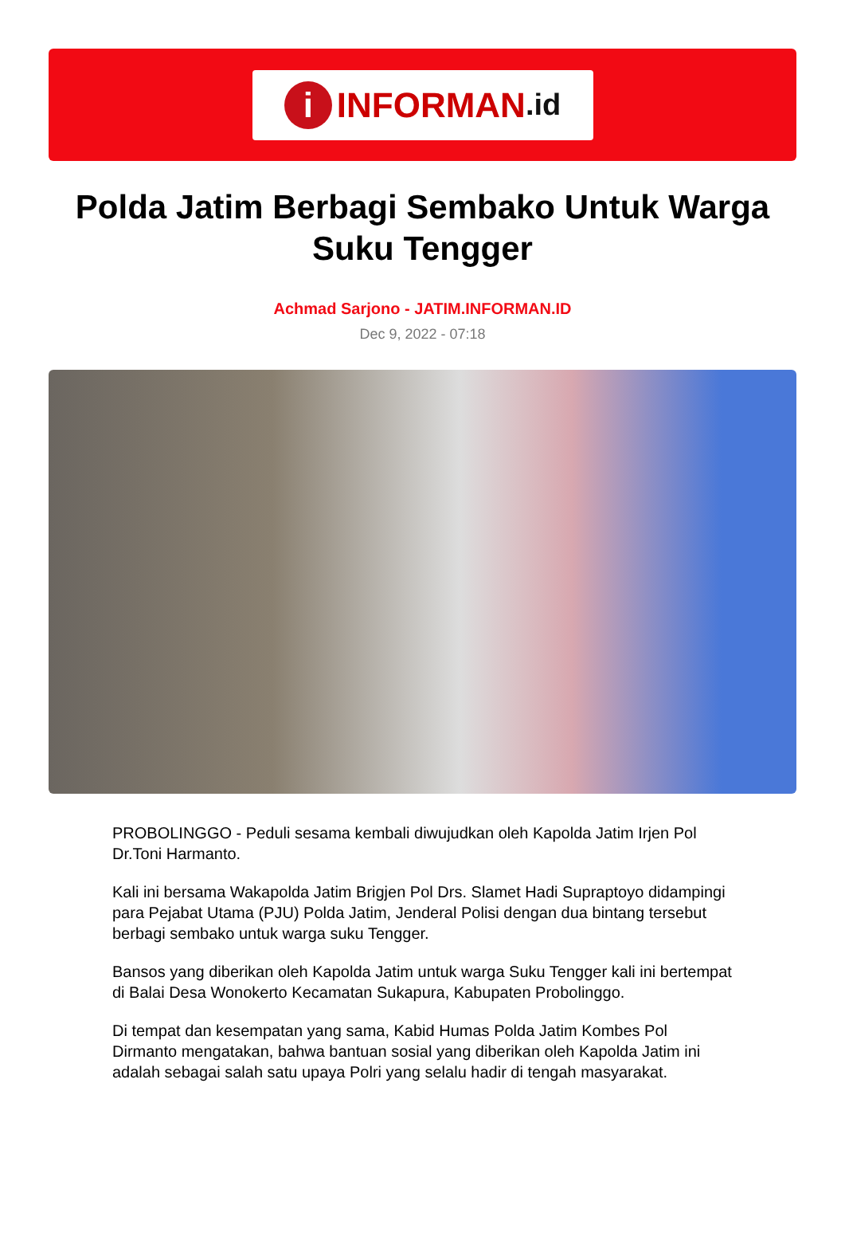i INFORMAN.id
Polda Jatim Berbagi Sembako Untuk Warga Suku Tengger
Achmad Sarjono - JATIM.INFORMAN.ID
Dec 9, 2022 - 07:18
PROBOLINGGO - Peduli sesama kembali diwujudkan oleh Kapolda Jatim Irjen Pol Dr.Toni Harmanto.
Kali ini bersama Wakapolda Jatim Brigjen Pol Drs. Slamet Hadi Supraptoyo didampingi para Pejabat Utama (PJU) Polda Jatim, Jenderal Polisi dengan dua bintang tersebut berbagi sembako untuk warga suku Tengger.
Bansos yang diberikan oleh Kapolda Jatim untuk warga Suku Tengger kali ini bertempat di Balai Desa Wonokerto Kecamatan Sukapura, Kabupaten Probolinggo.
Di tempat dan kesempatan yang sama, Kabid Humas Polda Jatim Kombes Pol Dirmanto mengatakan, bahwa bantuan sosial yang diberikan oleh Kapolda Jatim ini adalah sebagai salah satu upaya Polri yang selalu hadir di tengah masyarakat.